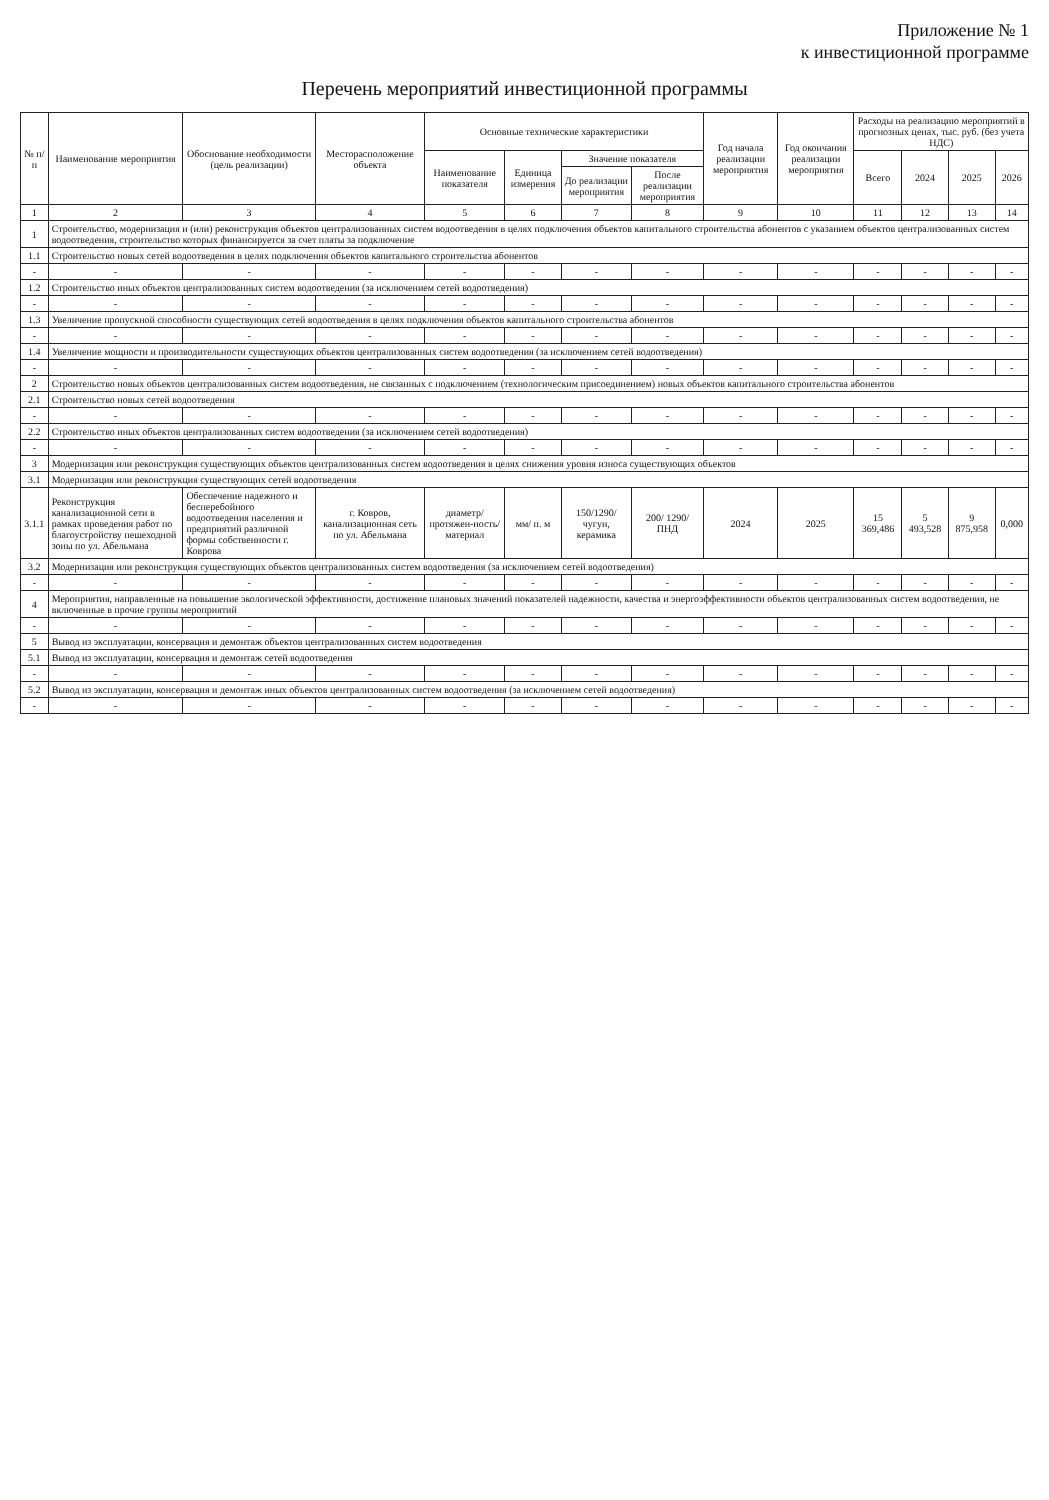Приложение № 1
к инвестиционной программе
Перечень мероприятий инвестиционной программы
| № п/п | Наименование мероприятия | Обоснование необходимости (цель реализации) | Месторасположение объекта | Основные технические характеристики | | | | Год начала реализации мероприятия | Год окончания реализации мероприятия | Расходы на реализацию мероприятий в прогнозных ценах, тыс. руб. (без учета НДС) | | | |
| --- | --- | --- | --- | --- | --- | --- | --- | --- | --- | --- | --- | --- | --- |
| | | | | Наименование показателя | Единица измерения | Значение показателя | | | | Всего | 2024 | 2025 | 2026 |
| | | | | | | До реализации мероприятия | После реализации мероприятия | | | | | | |
| 1 | 2 | 3 | 4 | 5 | 6 | 7 | 8 | 9 | 10 | 11 | 12 | 13 | 14 |
| 1 | Строительство, модернизация и (или) реконструкция объектов централизованных систем водоотведения в целях подключения объектов капитального строительства абонентов с указанием объектов централизованных систем водоотведения, строительство которых финансируется за счет платы за подключение | | | | | | | | | | | | |
| 1.1 | Строительство новых сетей водоотведения в целях подключения объектов капитального строительства абонентов | | | | | | | | | | | | |
| - | - | - | - | - | - | - | - | - | - | - | - | - | - |
| 1.2 | Строительство иных объектов централизованных систем водоотведения (за исключением сетей водоотведения) | | | | | | | | | | | | |
| - | - | - | - | - | - | - | - | - | - | - | - | - | - |
| 1.3 | Увеличение пропускной способности существующих сетей водоотведения в целях подключения объектов капитального строительства абонентов | | | | | | | | | | | | |
| - | - | - | - | - | - | - | - | - | - | - | - | - | - |
| 1.4 | Увеличение мощности и производительности существующих объектов централизованных систем водоотведения (за исключением сетей водоотведения) | | | | | | | | | | | | |
| - | - | - | - | - | - | - | - | - | - | - | - | - | - |
| 2 | Строительство новых объектов централизованных систем водоотведения, не связанных с подключением (технологическим присоединением) новых объектов капитального строительства абонентов | | | | | | | | | | | | |
| 2.1 | Строительство новых сетей водоотведения | | | | | | | | | | | | |
| - | - | - | - | - | - | - | - | - | - | - | - | - | - |
| 2.2 | Строительство иных объектов централизованных систем водоотведения (за исключением сетей водоотведения) | | | | | | | | | | | | |
| - | - | - | - | - | - | - | - | - | - | - | - | - | - |
| 3 | Модернизация или реконструкция существующих объектов централизованных систем водоотведения в целях снижения уровня износа существующих объектов | | | | | | | | | | | | |
| 3.1 | Модернизация или реконструкция существующих сетей водоотведения | | | | | | | | | | | | |
| 3.1.1 | Реконструкция канализационной сети в рамках проведения работ по благоустройству пешеходной зоны по ул. Абельмана | Обеспечение надежного и бесперебойного водоотведения населения и предприятий различной формы собственности г. Коврова | г. Ковров, канализационная сеть по ул. Абельмана | диаметр/ протяжен-ность/ материал | мм/ п. м | 150/1290/ чугун, керамика | 200/ 1290/ ПНД | 2024 | 2025 | 15 369,486 | 5 493,528 | 9 875,958 | 0,000 |
| 3.2 | Модернизация или реконструкция существующих объектов централизованных систем водоотведения (за исключением сетей водоотведения) | | | | | | | | | | | | |
| - | - | - | - | - | - | - | - | - | - | - | - | - | - |
| 4 | Мероприятия, направленные на повышение экологической эффективности, достижение плановых значений показателей надежности, качества и энергоэффективности объектов централизованных систем водоотведения, не включенные в прочие группы мероприятий | | | | | | | | | | | | |
| - | - | - | - | - | - | - | - | - | - | - | - | - | - |
| 5 | Вывод из эксплуатации, консервация и демонтаж объектов централизованных систем водоотведения | | | | | | | | | | | | |
| 5.1 | Вывод из эксплуатации, консервация и демонтаж сетей водоотведения | | | | | | | | | | | | |
| - | - | - | - | - | - | - | - | - | - | - | - | - | - |
| 5.2 | Вывод из эксплуатации, консервация и демонтаж иных объектов централизованных систем водоотведения (за исключением сетей водоотведения) | | | | | | | | | | | | |
| - | - | - | - | - | - | - | - | - | - | - | - | - | - |